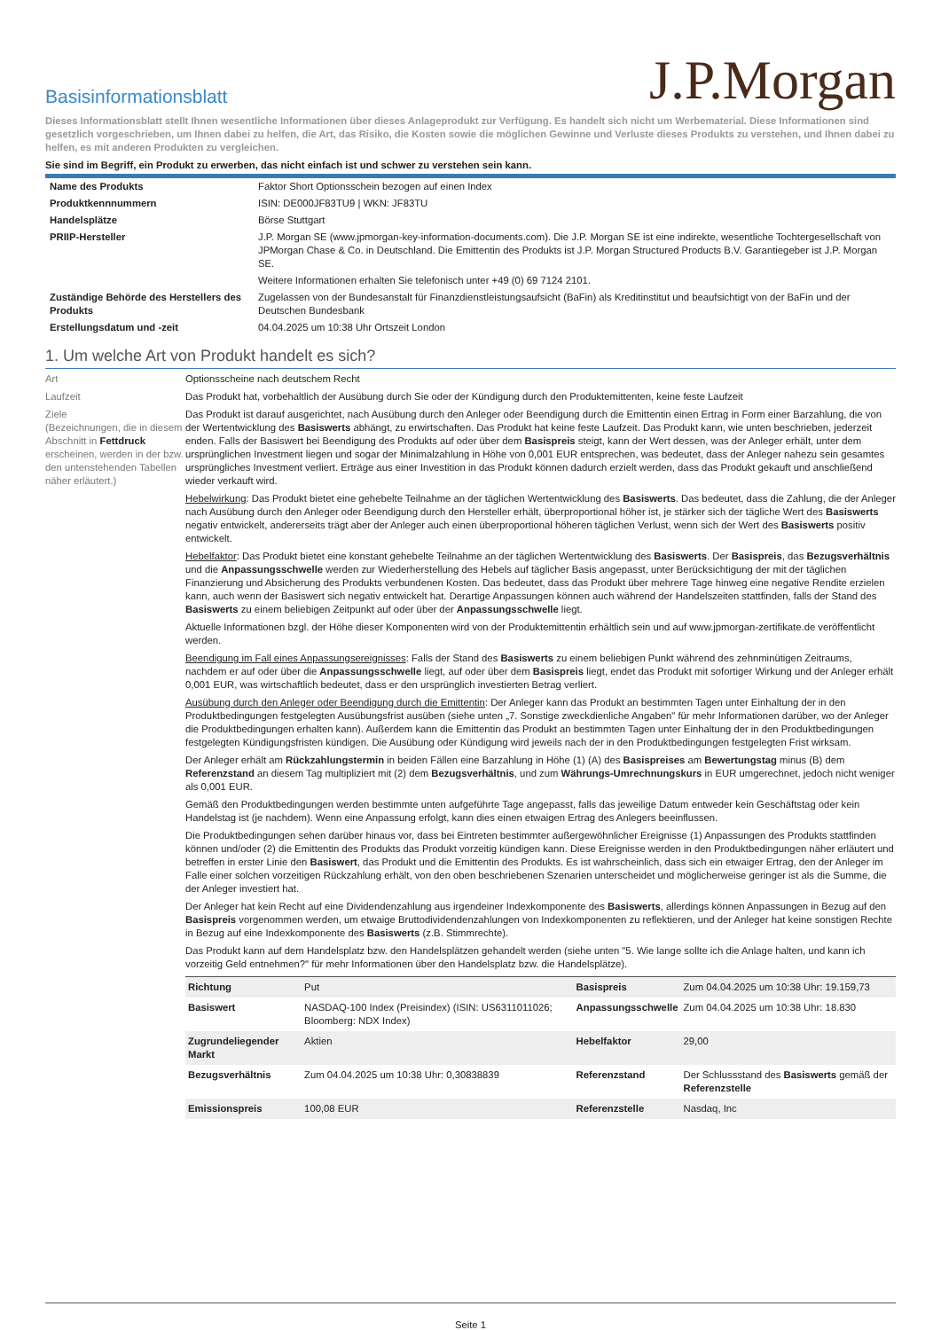J.P.Morgan
Basisinformationsblatt
Dieses Informationsblatt stellt Ihnen wesentliche Informationen über dieses Anlageprodukt zur Verfügung. Es handelt sich nicht um Werbematerial. Diese Informationen sind gesetzlich vorgeschrieben, um Ihnen dabei zu helfen, die Art, das Risiko, die Kosten sowie die möglichen Gewinne und Verluste dieses Produkts zu verstehen, und Ihnen dabei zu helfen, es mit anderen Produkten zu vergleichen.
Sie sind im Begriff, ein Produkt zu erwerben, das nicht einfach ist und schwer zu verstehen sein kann.
| Name des Produkts | Faktor Short Optionsschein bezogen auf einen Index |
| Produktkennnummern | ISIN: DE000JF83TU9 / WKN: JF83TU |
| Handelsplätze | Börse Stuttgart |
| PRIIP-Hersteller | J.P. Morgan SE (www.jpmorgan-key-information-documents.com). Die J.P. Morgan SE ist eine indirekte, wesentliche Tochtergesellschaft von JPMorgan Chase & Co. in Deutschland. Die Emittentin des Produkts ist J.P. Morgan Structured Products B.V. Garantiegeber ist J.P. Morgan SE. Weitere Informationen erhalten Sie telefonisch unter +49 (0) 69 7124 2101. |
| Zuständige Behörde des Herstellers des Produkts | Zugelassen von der Bundesanstalt für Finanzdienstleistungsaufsicht (BaFin) als Kreditinstitut und beaufsichtigt von der BaFin und der Deutschen Bundesbank |
| Erstellungsdatum und -zeit | 04.04.2025 um 10:38 Uhr Ortszeit London |
1. Um welche Art von Produkt handelt es sich?
Art Optionsscheine nach deutschem Recht
Laufzeit Das Produkt hat, vorbehaltlich der Ausübung durch Sie oder der Kündigung durch den Produktemittenten, keine feste Laufzeit
Ziele
(Bezeichnungen, die in diesem Abschnitt in Fettdruck erscheinen, werden in der bzw. den untenstehenden Tabellen näher erläutert.)
Das Produkt ist darauf ausgerichtet, nach Ausübung durch den Anleger oder Beendigung durch die Emittentin einen Ertrag in Form einer Barzahlung, die von der Wertentwicklung des Basiswerts abhängt, zu erwirtschaften. Das Produkt hat keine feste Laufzeit. Das Produkt kann, wie unten beschrieben, jederzeit enden. Falls der Basiswert bei Beendigung des Produkts auf oder über dem Basispreis steigt, kann der Wert dessen, was der Anleger erhält, unter dem ursprünglichen Investment liegen und sogar der Minimalzahlung in Höhe von 0,001 EUR entsprechen, was bedeutet, dass der Anleger nahezu sein gesamtes ursprüngliches Investment verliert. Erträge aus einer Investition in das Produkt können dadurch erzielt werden, dass das Produkt gekauft und anschließend wieder verkauft wird.
Hebelwirkung: Das Produkt bietet eine gehebelte Teilnahme an der täglichen Wertentwicklung des Basiswerts. Das bedeutet, dass die Zahlung, die der Anleger nach Ausübung durch den Anleger oder Beendigung durch den Hersteller erhält, überproportional höher ist, je stärker sich der tägliche Wert des Basiswerts negativ entwickelt, andererseits trägt aber der Anleger auch einen überproportional höheren täglichen Verlust, wenn sich der Wert des Basiswerts positiv entwickelt.
Hebelfaktor: Das Produkt bietet eine konstant gehebelte Teilnahme an der täglichen Wertentwicklung des Basiswerts. Der Basispreis, das Bezugsverhältnis und die Anpassungsschwelle werden zur Wiederherstellung des Hebels auf täglicher Basis angepasst, unter Berücksichtigung der mit der täglichen Finanzierung und Absicherung des Produkts verbundenen Kosten. Das bedeutet, dass das Produkt über mehrere Tage hinweg eine negative Rendite erzielen kann, auch wenn der Basiswert sich negativ entwickelt hat. Derartige Anpassungen können auch während der Handelszeiten stattfinden, falls der Stand des Basiswerts zu einem beliebigen Zeitpunkt auf oder über der Anpassungsschwelle liegt.
Aktuelle Informationen bzgl. der Höhe dieser Komponenten wird von der Produktemittentin erhältlich sein und auf www.jpmorgan-zertifikate.de veröffentlicht werden.
Beendigung im Fall eines Anpassungsereignisses: Falls der Stand des Basiswerts zu einem beliebigen Punkt während des zehnminütigen Zeitraums, nachdem er auf oder über die Anpassungsschwelle liegt, auf oder über dem Basispreis liegt, endet das Produkt mit sofortiger Wirkung und der Anleger erhält 0,001 EUR, was wirtschaftlich bedeutet, dass er den ursprünglich investierten Betrag verliert.
Ausübung durch den Anleger oder Beendigung durch die Emittentin: Der Anleger kann das Produkt an bestimmten Tagen unter Einhaltung der in den Produktbedingungen festgelegten Ausübungsfrist ausüben (siehe unten „7. Sonstige zweckdienliche Angaben" für mehr Informationen darüber, wo der Anleger die Produktbedingungen erhalten kann). Außerdem kann die Emittentin das Produkt an bestimmten Tagen unter Einhaltung der in den Produktbedingungen festgelegten Kündigungsfristen kündigen. Die Ausübung oder Kündigung wird jeweils nach der in den Produktbedingungen festgelegten Frist wirksam.
Der Anleger erhält am Rückzahlungstermin in beiden Fällen eine Barzahlung in Höhe (1) (A) des Basispreises am Bewertungstag minus (B) dem Referenzstand an diesem Tag multipliziert mit (2) dem Bezugsverhältnis, und zum Währungs-Umrechnungskurs in EUR umgerechnet, jedoch nicht weniger als 0,001 EUR.
Gemäß den Produktbedingungen werden bestimmte unten aufgeführte Tage angepasst, falls das jeweilige Datum entweder kein Geschäftstag oder kein Handelstag ist (je nachdem). Wenn eine Anpassung erfolgt, kann dies einen etwaigen Ertrag des Anlegers beeinflussen.
Die Produktbedingungen sehen darüber hinaus vor, dass bei Eintreten bestimmter außergewöhnlicher Ereignisse (1) Anpassungen des Produkts stattfinden können und/oder (2) die Emittentin des Produkts das Produkt vorzeitig kündigen kann. Diese Ereignisse werden in den Produktbedingungen näher erläutert und betreffen in erster Linie den Basiswert, das Produkt und die Emittentin des Produkts. Es ist wahrscheinlich, dass sich ein etwaiger Ertrag, den der Anleger im Falle einer solchen vorzeitigen Rückzahlung erhält, von den oben beschriebenen Szenarien unterscheidet und möglicherweise geringer ist als die Summe, die der Anleger investiert hat.
Der Anleger hat kein Recht auf eine Dividendenzahlung aus irgendeiner Indexkomponente des Basiswerts, allerdings können Anpassungen in Bezug auf den Basispreis vorgenommen werden, um etwaige Bruttodividendenzahlungen von Indexkomponenten zu reflektieren, und der Anleger hat keine sonstigen Rechte in Bezug auf eine Indexkomponente des Basiswerts (z.B. Stimmrechte).
Das Produkt kann auf dem Handelsplatz bzw. den Handelsplätzen gehandelt werden (siehe unten "5. Wie lange sollte ich die Anlage halten, und kann ich vorzeitig Geld entnehmen?" für mehr Informationen über den Handelsplatz bzw. die Handelsplätze).
| Richtung | Put | Basispreis | Zum 04.04.2025 um 10:38 Uhr: 19.159,73 |
| Basiswert | NASDAQ-100 Index (Preisindex) (ISIN: US6311011026; Bloomberg: NDX Index) | Anpassungsschwelle | Zum 04.04.2025 um 10:38 Uhr: 18.830 |
| Zugrundeliegender Markt | Aktien | Hebelfaktor | 29,00 |
| Bezugsverhältnis | Zum 04.04.2025 um 10:38 Uhr: 0,30838839 | Referenzstand | Der Schlussstand des Basiswerts gemäß der Referenzstelle |
| Emissionspreis | 100,08 EUR | Referenzstelle | Nasdaq, Inc |
Seite 1